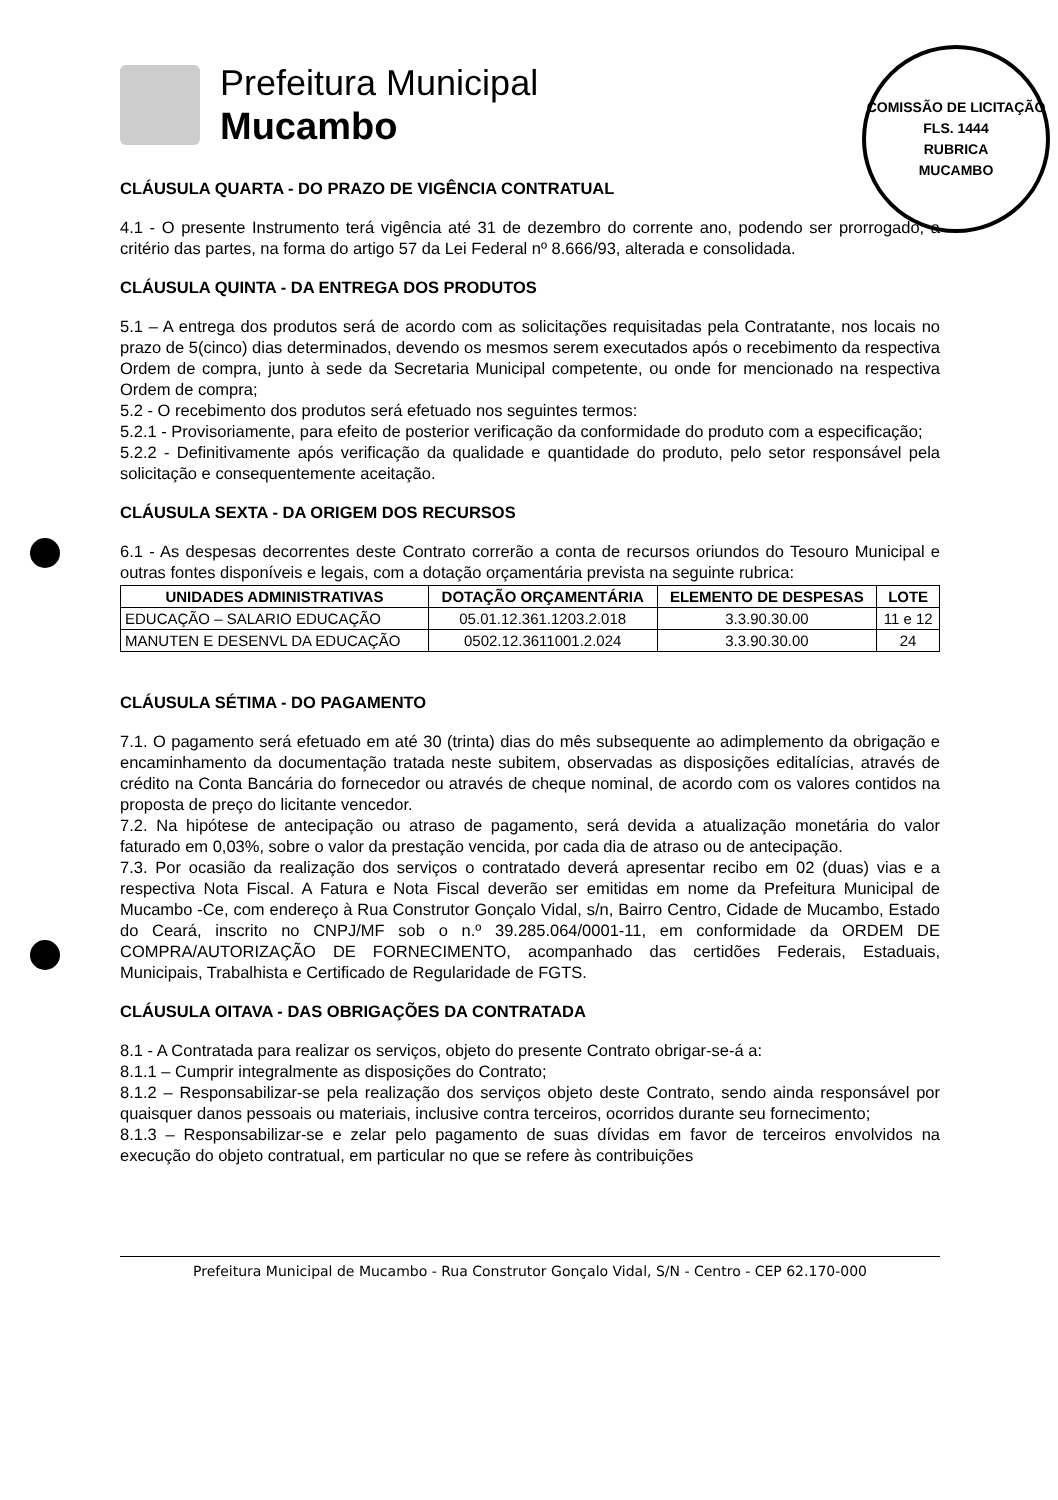Prefeitura Municipal
Mucambo
COMISSÃO DE LICITAÇÃO
FLS. 1444
RUBRICA
MUCAMBO
CLÁUSULA QUARTA - DO PRAZO DE VIGÊNCIA CONTRATUAL
4.1 - O presente Instrumento terá vigência até 31 de dezembro do corrente ano, podendo ser prorrogado, a critério das partes, na forma do artigo 57 da Lei Federal nº 8.666/93, alterada e consolidada.
CLÁUSULA QUINTA - DA ENTREGA DOS PRODUTOS
5.1 – A entrega dos produtos será de acordo com as solicitações requisitadas pela Contratante, nos locais no prazo de 5(cinco) dias determinados, devendo os mesmos serem executados após o recebimento da respectiva Ordem de compra, junto à sede da Secretaria Municipal competente, ou onde for mencionado na respectiva Ordem de compra;
5.2 - O recebimento dos produtos será efetuado nos seguintes termos:
5.2.1 - Provisoriamente, para efeito de posterior verificação da conformidade do produto com a especificação;
5.2.2 - Definitivamente após verificação da qualidade e quantidade do produto, pelo setor responsável pela solicitação e consequentemente aceitação.
CLÁUSULA SEXTA - DA ORIGEM DOS RECURSOS
6.1 - As despesas decorrentes deste Contrato correrão a conta de recursos oriundos do Tesouro Municipal e outras fontes disponíveis e legais, com a dotação orçamentária prevista na seguinte rubrica:
| UNIDADES ADMINISTRATIVAS | DOTAÇÃO ORÇAMENTÁRIA | ELEMENTO DE DESPESAS | LOTE |
| --- | --- | --- | --- |
| EDUCAÇÃO – SALARIO EDUCAÇÃO | 05.01.12.361.1203.2.018 | 3.3.90.30.00 | 11 e 12 |
| MANUTEN E DESENVL DA EDUCAÇÃO | 0502.12.3611001.2.024 | 3.3.90.30.00 | 24 |
CLÁUSULA SÉTIMA - DO PAGAMENTO
7.1. O pagamento será efetuado em até 30 (trinta) dias do mês subsequente ao adimplemento da obrigação e encaminhamento da documentação tratada neste subitem, observadas as disposições editalícias, através de crédito na Conta Bancária do fornecedor ou através de cheque nominal, de acordo com os valores contidos na proposta de preço do licitante vencedor.
7.2. Na hipótese de antecipação ou atraso de pagamento, será devida a atualização monetária do valor faturado em 0,03%, sobre o valor da prestação vencida, por cada dia de atraso ou de antecipação.
7.3. Por ocasião da realização dos serviços o contratado deverá apresentar recibo em 02 (duas) vias e a respectiva Nota Fiscal. A Fatura e Nota Fiscal deverão ser emitidas em nome da Prefeitura Municipal de Mucambo -Ce, com endereço à Rua Construtor Gonçalo Vidal, s/n, Bairro Centro, Cidade de Mucambo, Estado do Ceará, inscrito no CNPJ/MF sob o n.º 39.285.064/0001-11, em conformidade da ORDEM DE COMPRA/AUTORIZAÇÃO DE FORNECIMENTO, acompanhado das certidões Federais, Estaduais, Municipais, Trabalhista e Certificado de Regularidade de FGTS.
CLÁUSULA OITAVA - DAS OBRIGAÇÕES DA CONTRATADA
8.1 - A Contratada para realizar os serviços, objeto do presente Contrato obrigar-se-á a:
8.1.1 – Cumprir integralmente as disposições do Contrato;
8.1.2 – Responsabilizar-se pela realização dos serviços objeto deste Contrato, sendo ainda responsável por quaisquer danos pessoais ou materiais, inclusive contra terceiros, ocorridos durante seu fornecimento;
8.1.3 – Responsabilizar-se e zelar pelo pagamento de suas dívidas em favor de terceiros envolvidos na execução do objeto contratual, em particular no que se refere às contribuições
Prefeitura Municipal de Mucambo - Rua Construtor Gonçalo Vidal, S/N - Centro - CEP 62.170-000